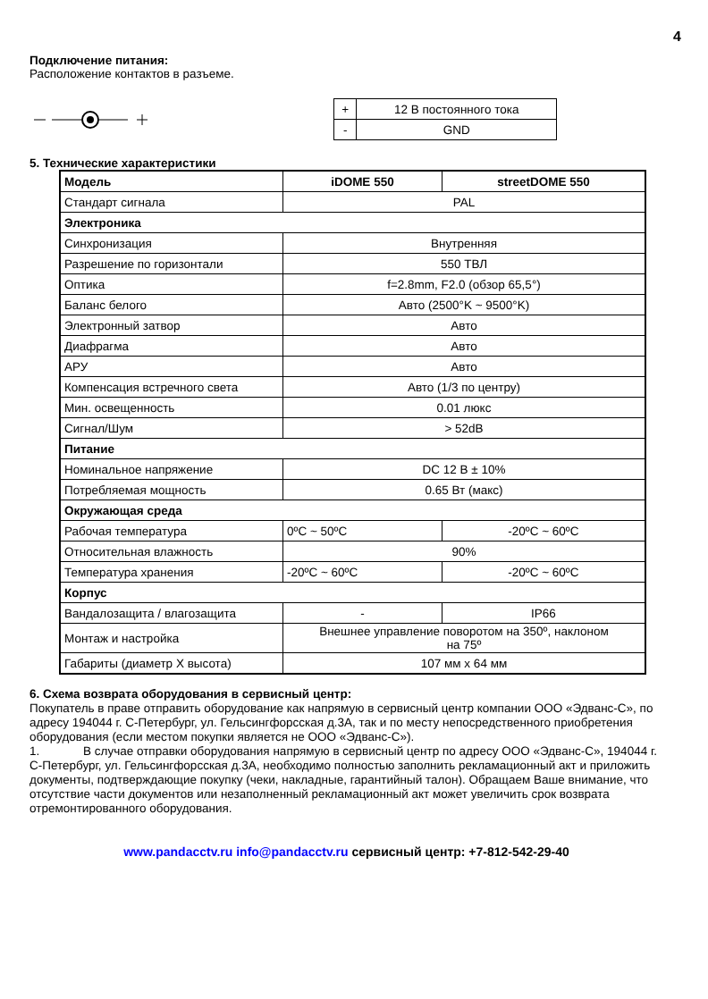4
Подключение питания:
Расположение контактов в разъеме.
| + | 12 В постоянного тока |
| - | GND |
5. Технические характеристики
| Модель | iDOME 550 | streetDOME 550 |
| Стандарт сигнала | PAL | |
| Электроника | | |
| Синхронизация | Внутренняя | |
| Разрешение по горизонтали | 550 ТВЛ | |
| Оптика | f=2.8mm, F2.0 (обзор 65,5°) | |
| Баланс белого | Авто (2500°K ~ 9500°K) | |
| Электронный затвор | Авто | |
| Диафрагма | Авто | |
| АРУ | Авто | |
| Компенсация встречного света | Авто (1/3 по центру) | |
| Мин. освещенность | 0.01 люкс | |
| Сигнал/Шум | > 52dB | |
| Питание | | |
| Номинальное напряжение | DC 12 В ± 10% | |
| Потребляемая мощность | 0.65 Вт (макс) | |
| Окружающая среда | | |
| Рабочая температура | 0ºC ~ 50ºC | -20ºC ~ 60ºC |
| Относительная влажность | 90% | |
| Температура хранения | -20ºC ~ 60ºC | -20ºC ~ 60ºC |
| Корпус | | |
| Вандалозащита / влагозащита | - | IP66 |
| Монтаж и настройка | Внешнее управление поворотом на 350º, наклоном на 75º | |
| Габариты (диаметр X высота) | 107 мм x 64 мм | |
6. Схема возврата оборудования в сервисный центр:
Покупатель в праве отправить оборудование как напрямую в сервисный центр компании ООО «Эдванс-С», по адресу 194044 г. С-Петербург, ул. Гельсингфорсская д.3А, так и по месту непосредственного приобретения оборудования (если местом покупки является не ООО «Эдванс-С»).
1. В случае отправки оборудования напрямую в сервисный центр по адресу ООО «Эдванс-С», 194044 г. С-Петербург, ул. Гельсингфорсская д.3А, необходимо полностью заполнить рекламационный акт и приложить документы, подтверждающие покупку (чеки, накладные, гарантийный талон). Обращаем Ваше внимание, что отсутствие части документов или незаполненный рекламационный акт может увеличить срок возврата отремонтированного оборудования.
www.pandacctv.ru info@pandacctv.ru сервисный центр: +7-812-542-29-40